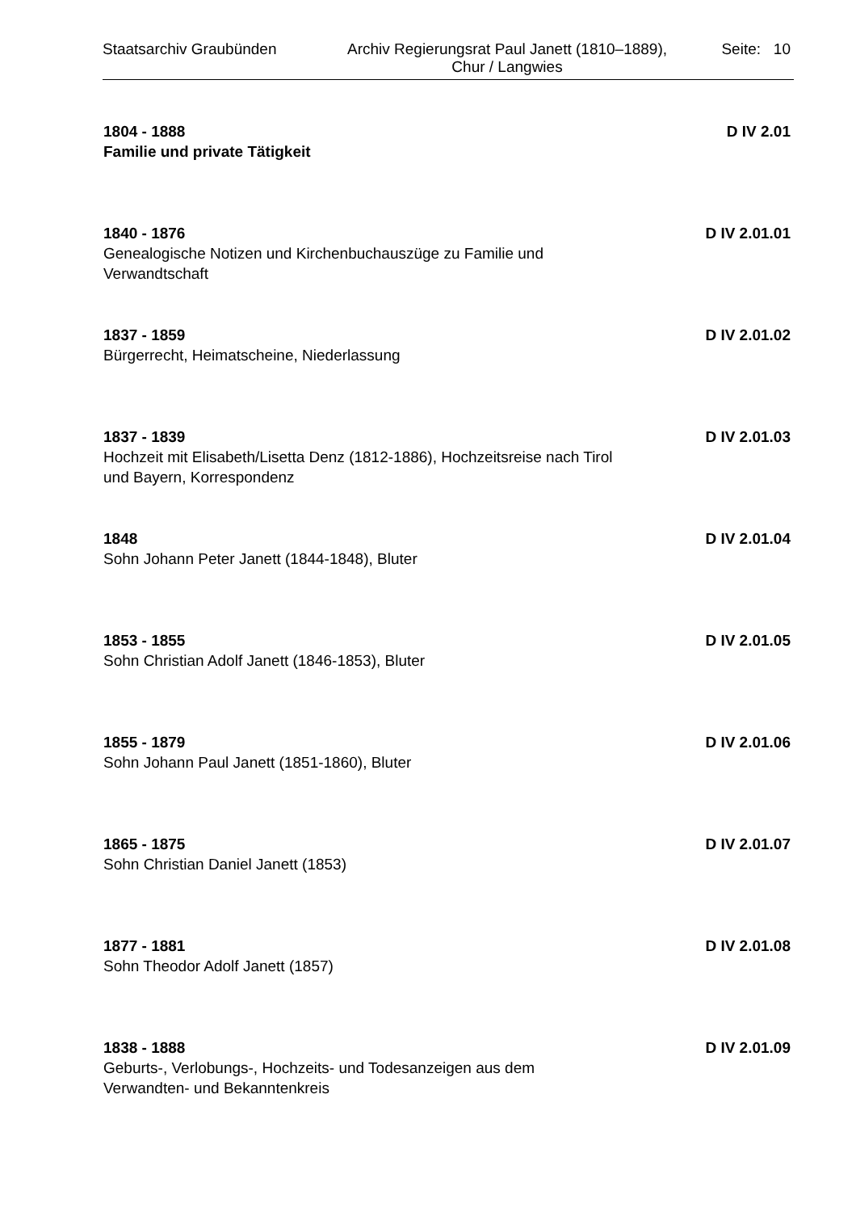Staatsarchiv Graubünden
Archiv Regierungsrat Paul Janett (1810–1889),
Chur / Langwies
Seite: 10
1804 - 1888
Familie und private Tätigkeit
D IV 2.01
1840 - 1876
Genealogische Notizen und Kirchenbuchauszüge zu Familie und Verwandtschaft
D IV 2.01.01
1837 - 1859
Bürgerrecht, Heimatscheine, Niederlassung
D IV 2.01.02
1837 - 1839
Hochzeit mit Elisabeth/Lisetta Denz (1812-1886), Hochzeitsreise nach Tirol und Bayern, Korrespondenz
D IV 2.01.03
1848
Sohn Johann Peter Janett (1844-1848), Bluter
D IV 2.01.04
1853 - 1855
Sohn Christian Adolf Janett (1846-1853), Bluter
D IV 2.01.05
1855 - 1879
Sohn Johann Paul Janett (1851-1860), Bluter
D IV 2.01.06
1865 - 1875
Sohn Christian Daniel Janett (1853)
D IV 2.01.07
1877 - 1881
Sohn Theodor Adolf Janett (1857)
D IV 2.01.08
1838 - 1888
Geburts-, Verlobungs-, Hochzeits- und Todesanzeigen aus dem Verwandten- und Bekanntenkreis
D IV 2.01.09